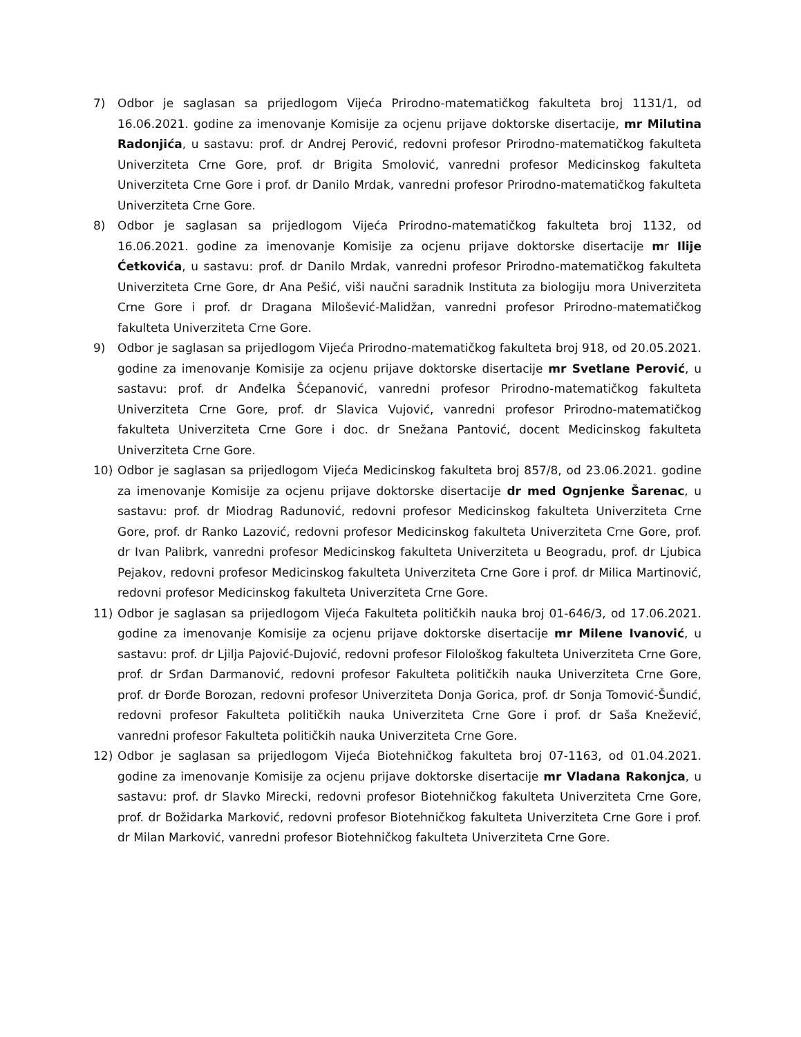7) Odbor je saglasan sa prijedlogom Vijeća Prirodno-matematičkog fakulteta broj 1131/1, od 16.06.2021. godine za imenovanje Komisije za ocjenu prijave doktorske disertacije, mr Milutina Radonjića, u sastavu: prof. dr Andrej Perović, redovni profesor Prirodno-matematičkog fakulteta Univerziteta Crne Gore, prof. dr Brigita Smolović, vanredni profesor Medicinskog fakulteta Univerziteta Crne Gore i prof. dr Danilo Mrdak, vanredni profesor Prirodno-matematičkog fakulteta Univerziteta Crne Gore.
8) Odbor je saglasan sa prijedlogom Vijeća Prirodno-matematičkog fakulteta broj 1132, od 16.06.2021. godine za imenovanje Komisije za ocjenu prijave doktorske disertacije mr Ilije Ćetkovića, u sastavu: prof. dr Danilo Mrdak, vanredni profesor Prirodno-matematičkog fakulteta Univerziteta Crne Gore, dr Ana Pešić, viši naučni saradnik Instituta za biologiju mora Univerziteta Crne Gore i prof. dr Dragana Milošević-Malidžan, vanredni profesor Prirodno-matematičkog fakulteta Univerziteta Crne Gore.
9) Odbor je saglasan sa prijedlogom Vijeća Prirodno-matematičkog fakulteta broj 918, od 20.05.2021. godine za imenovanje Komisije za ocjenu prijave doktorske disertacije mr Svetlane Perović, u sastavu: prof. dr Anđelka Šćepanović, vanredni profesor Prirodno-matematičkog fakulteta Univerziteta Crne Gore, prof. dr Slavica Vujović, vanredni profesor Prirodno-matematičkog fakulteta Univerziteta Crne Gore i doc. dr Snežana Pantović, docent Medicinskog fakulteta Univerziteta Crne Gore.
10) Odbor je saglasan sa prijedlogom Vijeća Medicinskog fakulteta broj 857/8, od 23.06.2021. godine za imenovanje Komisije za ocjenu prijave doktorske disertacije dr med Ognjenke Šarenac, u sastavu: prof. dr Miodrag Radunović, redovni profesor Medicinskog fakulteta Univerziteta Crne Gore, prof. dr Ranko Lazović, redovni profesor Medicinskog fakulteta Univerziteta Crne Gore, prof. dr Ivan Palibrk, vanredni profesor Medicinskog fakulteta Univerziteta u Beogradu, prof. dr Ljubica Pejakov, redovni profesor Medicinskog fakulteta Univerziteta Crne Gore i prof. dr Milica Martinović, redovni profesor Medicinskog fakulteta Univerziteta Crne Gore.
11) Odbor je saglasan sa prijedlogom Vijeća Fakulteta političkih nauka broj 01-646/3, od 17.06.2021. godine za imenovanje Komisije za ocjenu prijave doktorske disertacije mr Milene Ivanović, u sastavu: prof. dr Ljilja Pajović-Dujović, redovni profesor Filološkog fakulteta Univerziteta Crne Gore, prof. dr Srđan Darmanović, redovni profesor Fakulteta političkih nauka Univerziteta Crne Gore, prof. dr Đorđe Borozan, redovni profesor Univerziteta Donja Gorica, prof. dr Sonja Tomović-Šundić, redovni profesor Fakulteta političkih nauka Univerziteta Crne Gore i prof. dr Saša Knežević, vanredni profesor Fakulteta političkih nauka Univerziteta Crne Gore.
12) Odbor je saglasan sa prijedlogom Vijeća Biotehničkog fakulteta broj 07-1163, od 01.04.2021. godine za imenovanje Komisije za ocjenu prijave doktorske disertacije mr Vladana Rakonjca, u sastavu: prof. dr Slavko Mirecki, redovni profesor Biotehničkog fakulteta Univerziteta Crne Gore, prof. dr Božidarka Marković, redovni profesor Biotehničkog fakulteta Univerziteta Crne Gore i prof. dr Milan Marković, vanredni profesor Biotehničkog fakulteta Univerziteta Crne Gore.